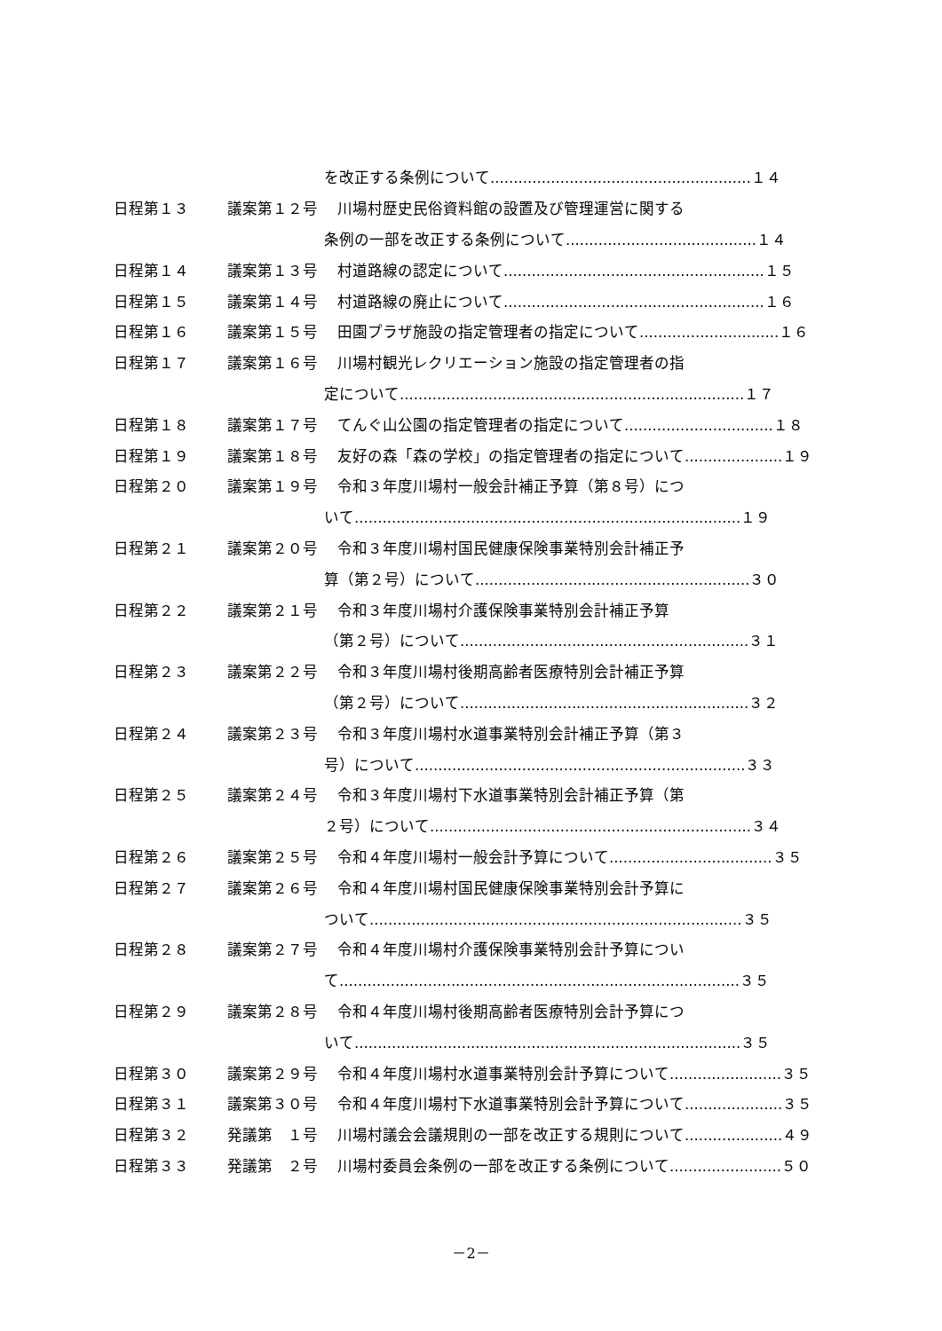を改正する条例について........................................................１４
日程第１３ 議案第１２号 川場村歴史民俗資料館の設置及び管理運営に関する
条例の一部を改正する条例について.........................................１４
日程第１４ 議案第１３号 村道路線の認定について........................................................１５
日程第１５ 議案第１４号 村道路線の廃止について........................................................１６
日程第１６ 議案第１５号 田園プラザ施設の指定管理者の指定について..............................１６
日程第１７ 議案第１６号 川場村観光レクリエーション施設の指定管理者の指
定について..........................................................................１７
日程第１８ 議案第１７号 てんぐ山公園の指定管理者の指定について................................１８
日程第１９ 議案第１８号 友好の森「森の学校」の指定管理者の指定について.....................１９
日程第２０ 議案第１９号 令和３年度川場村一般会計補正予算（第８号）につ
いて...................................................................................１９
日程第２１ 議案第２０号 令和３年度川場村国民健康保険事業特別会計補正予
算（第２号）について...........................................................３０
日程第２２ 議案第２１号 令和３年度川場村介護保険事業特別会計補正予算
（第２号）について..............................................................３１
日程第２３ 議案第２２号 令和３年度川場村後期高齢者医療特別会計補正予算
（第２号）について..............................................................３２
日程第２４ 議案第２３号 令和３年度川場村水道事業特別会計補正予算（第３
号）について.......................................................................３３
日程第２５ 議案第２４号 令和３年度川場村下水道事業特別会計補正予算（第
２号）について.....................................................................３４
日程第２６ 議案第２５号 令和４年度川場村一般会計予算について...................................３５
日程第２７ 議案第２６号 令和４年度川場村国民健康保険事業特別会計予算に
ついて................................................................................３５
日程第２８ 議案第２７号 令和４年度川場村介護保険事業特別会計予算につい
て......................................................................................３５
日程第２９ 議案第２８号 令和４年度川場村後期高齢者医療特別会計予算につ
いて...................................................................................３５
日程第３０ 議案第２９号 令和４年度川場村水道事業特別会計予算について........................３５
日程第３１ 議案第３０号 令和４年度川場村下水道事業特別会計予算について.....................３５
日程第３２ 発議第　１号 川場村議会会議規則の一部を改正する規則について.....................４９
日程第３３ 発議第　２号 川場村委員会条例の一部を改正する条例について........................５０
－2－